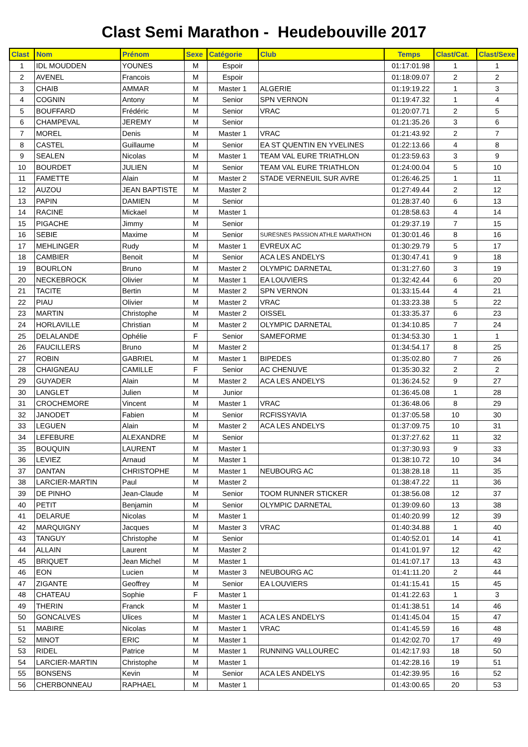Clast Semi Marathon - Heudebouville 2017
| Clast | Nom | Prénom | Sexe | Catégorie | Club | Temps | Clast/Cat. | Clast/Sexe |
| --- | --- | --- | --- | --- | --- | --- | --- | --- |
| 1 | IDL MOUDDEN | YOUNES | M | Espoir | | 01:17:01.98 | 1 | 1 |
| 2 | AVENEL | Francois | M | Espoir | | 01:18:09.07 | 2 | 2 |
| 3 | CHAIB | AMMAR | M | Master 1 | ALGERIE | 01:19:19.22 | 1 | 3 |
| 4 | COGNIN | Antony | M | Senior | SPN VERNON | 01:19:47.32 | 1 | 4 |
| 5 | BOUFFARD | Frédéric | M | Senior | VRAC | 01:20:07.71 | 2 | 5 |
| 6 | CHAMPEVAL | JEREMY | M | Senior | | 01:21:35.26 | 3 | 6 |
| 7 | MOREL | Denis | M | Master 1 | VRAC | 01:21:43.92 | 2 | 7 |
| 8 | CASTEL | Guillaume | M | Senior | EA ST QUENTIN EN YVELINES | 01:22:13.66 | 4 | 8 |
| 9 | SEALEN | Nicolas | M | Master 1 | TEAM VAL EURE TRIATHLON | 01:23:59.63 | 3 | 9 |
| 10 | BOURDET | JULIEN | M | Senior | TEAM VAL EURE TRIATHLON | 01:24:00.04 | 5 | 10 |
| 11 | FAMETTE | Alain | M | Master 2 | STADE VERNEUIL SUR AVRE | 01:26:46.25 | 1 | 11 |
| 12 | AUZOU | JEAN BAPTISTE | M | Master 2 | | 01:27:49.44 | 2 | 12 |
| 13 | PAPIN | DAMIEN | M | Senior | | 01:28:37.40 | 6 | 13 |
| 14 | RACINE | Mickael | M | Master 1 | | 01:28:58.63 | 4 | 14 |
| 15 | PIGACHE | Jimmy | M | Senior | | 01:29:37.19 | 7 | 15 |
| 16 | SEBIE | Maxime | M | Senior | SURESNES PASSION ATHLE MARATHON | 01:30:01.46 | 8 | 16 |
| 17 | MEHLINGER | Rudy | M | Master 1 | EVREUX AC | 01:30:29.79 | 5 | 17 |
| 18 | CAMBIER | Benoit | M | Senior | ACA LES ANDELYS | 01:30:47.41 | 9 | 18 |
| 19 | BOURLON | Bruno | M | Master 2 | OLYMPIC DARNETAL | 01:31:27.60 | 3 | 19 |
| 20 | NECKEBROCK | Olivier | M | Master 1 | EA LOUVIERS | 01:32:42.44 | 6 | 20 |
| 21 | TACITE | Bertin | M | Master 2 | SPN VERNON | 01:33:15.44 | 4 | 21 |
| 22 | PIAU | Olivier | M | Master 2 | VRAC | 01:33:23.38 | 5 | 22 |
| 23 | MARTIN | Christophe | M | Master 2 | OISSEL | 01:33:35.37 | 6 | 23 |
| 24 | HORLAVILLE | Christian | M | Master 2 | OLYMPIC DARNETAL | 01:34:10.85 | 7 | 24 |
| 25 | DELALANDE | Ophélie | F | Senior | SAMEFORME | 01:34:53.30 | 1 | 1 |
| 26 | FAUCILLERS | Bruno | M | Master 2 | | 01:34:54.17 | 8 | 25 |
| 27 | ROBIN | GABRIEL | M | Master 1 | BIPEDES | 01:35:02.80 | 7 | 26 |
| 28 | CHAIGNEAU | CAMILLE | F | Senior | AC CHENUVE | 01:35:30.32 | 2 | 2 |
| 29 | GUYADER | Alain | M | Master 2 | ACA LES ANDELYS | 01:36:24.52 | 9 | 27 |
| 30 | LANGLET | Julien | M | Junior | | 01:36:45.08 | 1 | 28 |
| 31 | CROCHEMORE | Vincent | M | Master 1 | VRAC | 01:36:48.06 | 8 | 29 |
| 32 | JANODET | Fabien | M | Senior | RCFISSYAVIA | 01:37:05.58 | 10 | 30 |
| 33 | LEGUEN | Alain | M | Master 2 | ACA LES ANDELYS | 01:37:09.75 | 10 | 31 |
| 34 | LEFEBURE | ALEXANDRE | M | Senior | | 01:37:27.62 | 11 | 32 |
| 35 | BOUQUIN | LAURENT | M | Master 1 | | 01:37:30.93 | 9 | 33 |
| 36 | LEVIEZ | Arnaud | M | Master 1 | | 01:38:10.72 | 10 | 34 |
| 37 | DANTAN | CHRISTOPHE | M | Master 1 | NEUBOURG AC | 01:38:28.18 | 11 | 35 |
| 38 | LARCIER-MARTIN | Paul | M | Master 2 | | 01:38:47.22 | 11 | 36 |
| 39 | DE PINHO | Jean-Claude | M | Senior | TOOM RUNNER STICKER | 01:38:56.08 | 12 | 37 |
| 40 | PETIT | Benjamin | M | Senior | OLYMPIC DARNETAL | 01:39:09.60 | 13 | 38 |
| 41 | DELARUE | Nicolas | M | Master 1 | | 01:40:20.99 | 12 | 39 |
| 42 | MARQUIGNY | Jacques | M | Master 3 | VRAC | 01:40:34.88 | 1 | 40 |
| 43 | TANGUY | Christophe | M | Senior | | 01:40:52.01 | 14 | 41 |
| 44 | ALLAIN | Laurent | M | Master 2 | | 01:41:01.97 | 12 | 42 |
| 45 | BRIQUET | Jean Michel | M | Master 1 | | 01:41:07.17 | 13 | 43 |
| 46 | EON | Lucien | M | Master 3 | NEUBOURG AC | 01:41:11.20 | 2 | 44 |
| 47 | ZIGANTE | Geoffrey | M | Senior | EA LOUVIERS | 01:41:15.41 | 15 | 45 |
| 48 | CHATEAU | Sophie | F | Master 1 | | 01:41:22.63 | 1 | 3 |
| 49 | THERIN | Franck | M | Master 1 | | 01:41:38.51 | 14 | 46 |
| 50 | GONCALVES | Ulices | M | Master 1 | ACA LES ANDELYS | 01:41:45.04 | 15 | 47 |
| 51 | MABIRE | Nicolas | M | Master 1 | VRAC | 01:41:45.59 | 16 | 48 |
| 52 | MINOT | ERIC | M | Master 1 | | 01:42:02.70 | 17 | 49 |
| 53 | RIDEL | Patrice | M | Master 1 | RUNNING VALLOUREC | 01:42:17.93 | 18 | 50 |
| 54 | LARCIER-MARTIN | Christophe | M | Master 1 | | 01:42:28.16 | 19 | 51 |
| 55 | BONSENS | Kevin | M | Senior | ACA LES ANDELYS | 01:42:39.95 | 16 | 52 |
| 56 | CHERBONNEAU | RAPHAEL | M | Master 1 | | 01:43:00.65 | 20 | 53 |